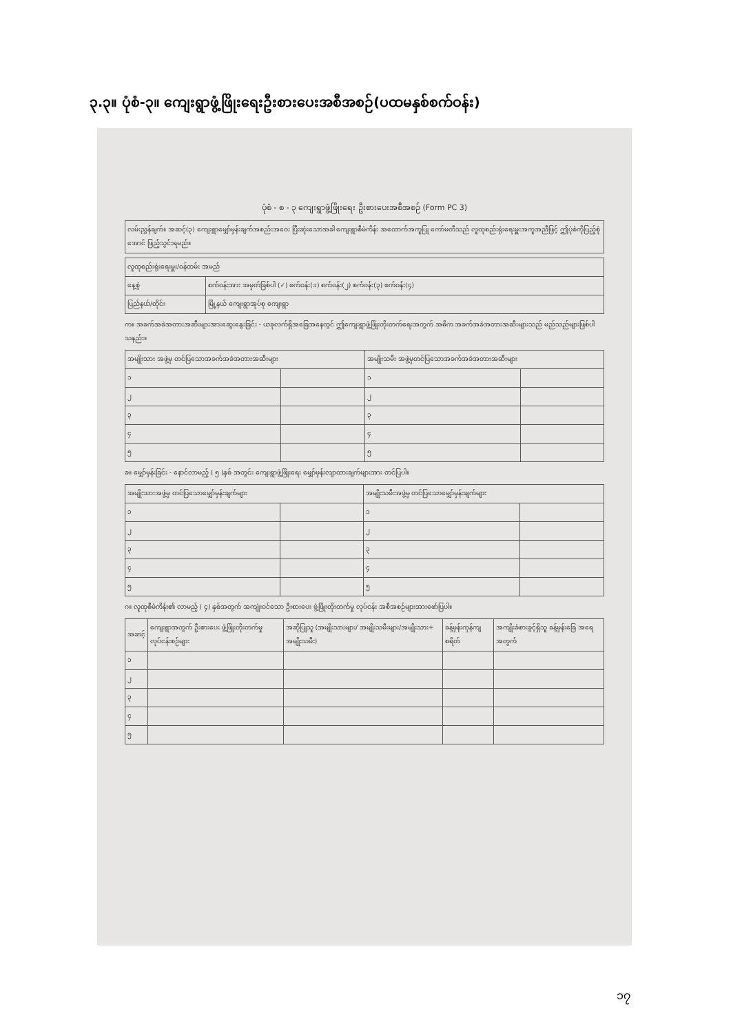၃.၃။ ပုံစံ-၃။ ကျေးရွာဖွံ့ဖြိုးရေးဦးစားပေးအစီအစဉ်(ပထမနှစ်စက်ဝန်း)
ပုံစံ - စ - ၃ ကျေးရွာဖွံ့ဖြိုးရေး ဦးစားပေးအစီအစဉ် (Form PC 3)
| လမ်းညွှန်ချက်။ အဆင့်(၃) ကျေးရွာမျှော်မှန်းချက်အစည်းအဝေး ပြီးဆုံးသောအခါ ကျေးရွာစီမံကိန်း အထောက်အကူပြု ကော်မတီသည် လူထုစည်းရုံးရေးမှူးအကူအညီဖြင့် ဤပုံစံကိုပြည့်စုံအောင် ဖြည့်သွင်းရမည်။ |
| လူထုစည်းရုံးရေးမှူး/ဝန်ထမ်း အမည် | |
| နေ့စွဲ | စက်ဝန်းအား အမှတ်ခြစ်ပါ (✓) စက်ဝန်း(၁) စက်ဝန်း(၂) စက်ဝန်း(၃) စက်ဝန်း(၄) |
| ပြည်နယ်/တိုင်း | မြို့နယ် ကျေးရွာအုပ်စု ကျေးရွာ |
က။ အခက်အခဲအတားအဆီးများအားဆွေးနွေးခြင်း - ယခုလက်ရှိအခြေအနေတွင် ဤကျေးရွာဖွံ့ဖြိုးတိုးတက်ရေးအတွက် အဓိက အခက်အခဲအတားအဆီးများသည် မည်သည်များဖြစ်ပါသနည်း။
| အမျိုးသား အဖွဲ့မှ တင်ပြသောအခက်အခဲအတားအဆီးများ | | အမျိုးသမီး အဖွဲ့မှတင်ပြသောအခက်အခဲအတားအဆီးများ | |
| --- | --- | --- | --- |
| ၁ | | ၁ | |
| ၂ | | ၂ | |
| ၃ | | ၃ | |
| ၄ | | ၄ | |
| ၅ | | ၅ | |
ခ။ မျှော်မှန်းခြင်း - နောင်လာမည့် ( ၅ )နှစ် အတွင်း ကျေးရွာဖွံ့ဖြိုးရေး မျှော်မှန်းလျာထားချက်များအား တင်ပြပါ။
| အမျိုးသားအဖွဲ့မှ တင်ပြသောမျှော်မှန်းချက်များ | | အမျိုးသမီးအဖွဲ့မှ တင်ပြသောမျှော်မှန်းချက်များ | |
| --- | --- | --- | --- |
| ၁ | | ၁ | |
| ၂ | | ၂ | |
| ၃ | | ၃ | |
| ၄ | | ၄ | |
| ၅ | | ၅ | |
ဂ။ လူထုစီမံကိန်း၏ လာမည့် ( ၄) နှစ်အတွက် အကျုံးဝင်သော ဦးစားပေး ဖွံ့ဖြိုးတိုးတက်မှု လုပ်ငန်း အစီအစဉ်များအားဖော်ပြပါ။
| အဆင့် | ကျေးရွာအတွက် ဦးစားပေး ဖွံ့ဖြိုးတိုးတက်မှု လုပ်ငန်းစဉ်များ | အဆိုပြုသူ (အမျိုးသားများ/ အမျိုးသမီးများ/အမျိုးသား+ အမျိုးသမီး) | ခန့်မှန်းကုန်ကျ စရိတ် | အကျိုးခံစားခွင့်ရှိသူ ခန့်မှန်းခြေ အရေ အတွက် |
| --- | --- | --- | --- | --- |
| ၁ | | | | |
| ၂ | | | | |
| ၃ | | | | |
| ၄ | | | | |
| ၅ | | | | |
၁၇